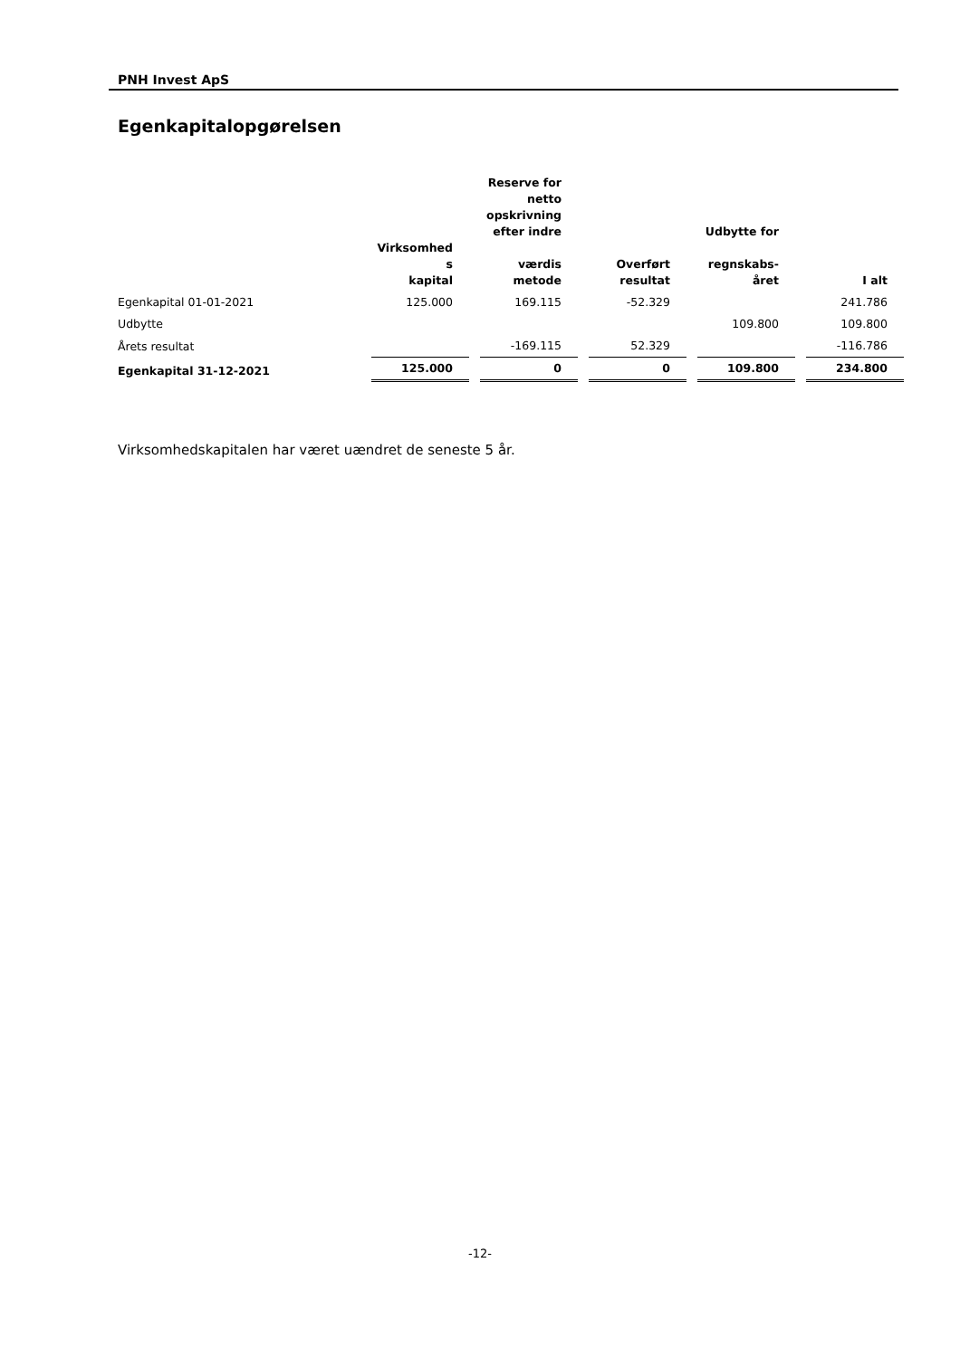PNH Invest ApS
Egenkapitalopgørelsen
| | Virksomhed s kapital | Reserve for netto opskrivning efter indre værdis metode | Overført resultat | Udbytte for regnskabs- året | I alt |
| --- | --- | --- | --- | --- | --- |
| Egenkapital 01-01-2021 | 125.000 | 169.115 | -52.329 | | 241.786 |
| Udbytte | | | | 109.800 | 109.800 |
| Årets resultat | | -169.115 | 52.329 | | -116.786 |
| Egenkapital 31-12-2021 | 125.000 | 0 | 0 | 109.800 | 234.800 |
Virksomhedskapitalen har været uændret de seneste 5 år.
-12-